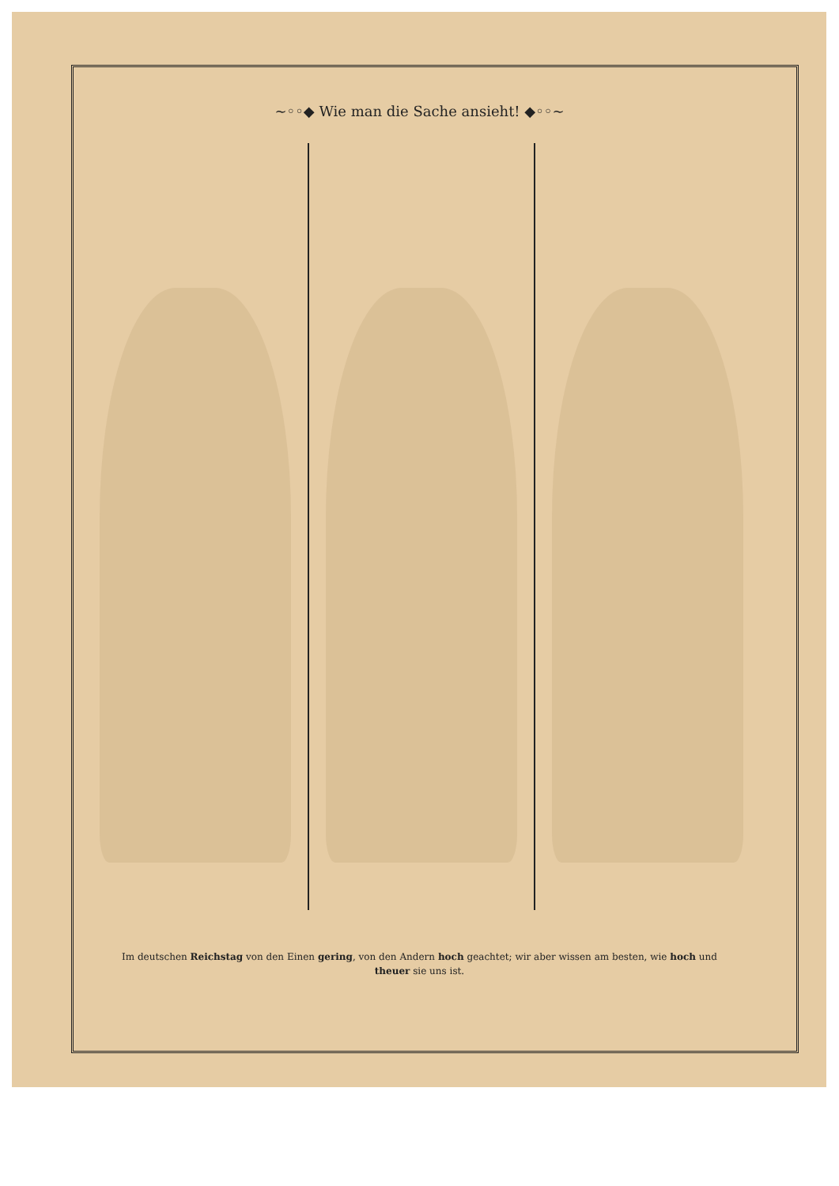~◦◦◆ Wie man die Sache ansieht! ◆◦◦~
Im deutschen Reichstag von den Einen gering, von den Andern hoch geachtet; wir aber wissen am besten, wie hoch und theuer sie uns ist.